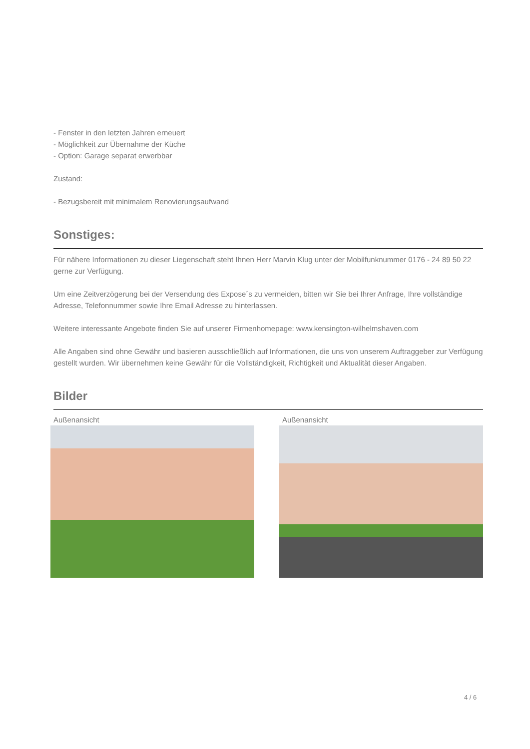- Fenster in den letzten Jahren erneuert
- Möglichkeit zur Übernahme der Küche
- Option: Garage separat erwerbbar
Zustand:
- Bezugsbereit mit minimalem Renovierungsaufwand
Sonstiges:
Für nähere Informationen zu dieser Liegenschaft steht Ihnen Herr Marvin Klug unter der Mobilfunknummer 0176 - 24 89 50 22 gerne zur Verfügung.
Um eine Zeitverzögerung bei der Versendung des Expose´s zu vermeiden, bitten wir Sie bei Ihrer Anfrage, Ihre vollständige Adresse, Telefonnummer sowie Ihre Email Adresse zu hinterlassen.
Weitere interessante Angebote finden Sie auf unserer Firmenhomepage: www.kensington-wilhelmshaven.com
Alle Angaben sind ohne Gewähr und basieren ausschließlich auf Informationen, die uns von unserem Auftraggeber zur Verfügung gestellt wurden. Wir übernehmen keine Gewähr für die Vollständigkeit, Richtigkeit und Aktualität dieser Angaben.
Bilder
Außenansicht Außenansicht
4 / 6